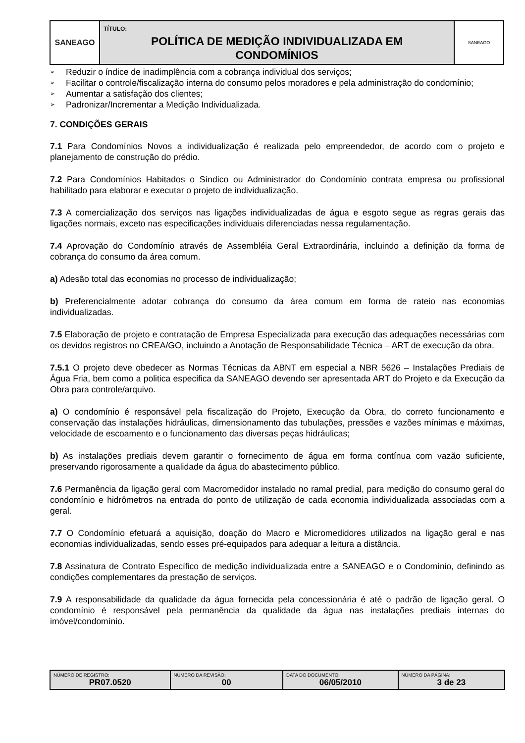| SANEAGO | TÍTULO: POLÍTICA DE MEDIÇÃO INDIVIDUALIZADA EM CONDOMÍNIOS | SANEAGO |
➢ Reduzir o índice de inadimplência com a cobrança individual dos serviços;
➢ Facilitar o controle/fiscalização interna do consumo pelos moradores e pela administração do condomínio;
➢ Aumentar a satisfação dos clientes;
➢ Padronizar/Incrementar a Medição Individualizada.
7. CONDIÇÕES GERAIS
7.1 Para Condomínios Novos a individualização é realizada pelo empreendedor, de acordo com o projeto e planejamento de construção do prédio.
7.2 Para Condomínios Habitados o Síndico ou Administrador do Condomínio contrata empresa ou profissional habilitado para elaborar e executar o projeto de individualização.
7.3 A comercialização dos serviços nas ligações individualizadas de água e esgoto segue as regras gerais das ligações normais, exceto nas especificações individuais diferenciadas nessa regulamentação.
7.4 Aprovação do Condomínio através de Assembléia Geral Extraordinária, incluindo a definição da forma de cobrança do consumo da área comum.
a) Adesão total das economias no processo de individualização;
b) Preferencialmente adotar cobrança do consumo da área comum em forma de rateio nas economias individualizadas.
7.5 Elaboração de projeto e contratação de Empresa Especializada para execução das adequações necessárias com os devidos registros no CREA/GO, incluindo a Anotação de Responsabilidade Técnica – ART de execução da obra.
7.5.1 O projeto deve obedecer as Normas Técnicas da ABNT em especial a NBR 5626 – Instalações Prediais de Água Fria, bem como a politica especifica da SANEAGO devendo ser apresentada ART do Projeto e da Execução da Obra para controle/arquivo.
a) O condomínio é responsável pela fiscalização do Projeto, Execução da Obra, do correto funcionamento e conservação das instalações hidráulicas, dimensionamento das tubulações, pressões e vazões mínimas e máximas, velocidade de escoamento e o funcionamento das diversas peças hidráulicas;
b) As instalações prediais devem garantir o fornecimento de água em forma contínua com vazão suficiente, preservando rigorosamente a qualidade da água do abastecimento público.
7.6 Permanência da ligação geral com Macromedidor instalado no ramal predial, para medição do consumo geral do condomínio e hidrômetros na entrada do ponto de utilização de cada economia individualizada associadas com a geral.
7.7 O Condomínio efetuará a aquisição, doação do Macro e Micromedidores utilizados na ligação geral e nas economias individualizadas, sendo esses pré-equipados para adequar a leitura a distância.
7.8 Assinatura de Contrato Específico de medição individualizada entre a SANEAGO e o Condomínio, definindo as condições complementares da prestação de serviços.
7.9 A responsabilidade da qualidade da água fornecida pela concessionária é até o padrão de ligação geral. O condomínio é responsável pela permanência da qualidade da água nas instalações prediais internas do imóvel/condomínio.
| NÚMERO DE REGISTRO: PR07.0520 | NÚMERO DA REVISÃO: 00 | DATA DO DOCUMENTO: 06/05/2010 | NÚMERO DA PÁGINA: 3 de 23 |